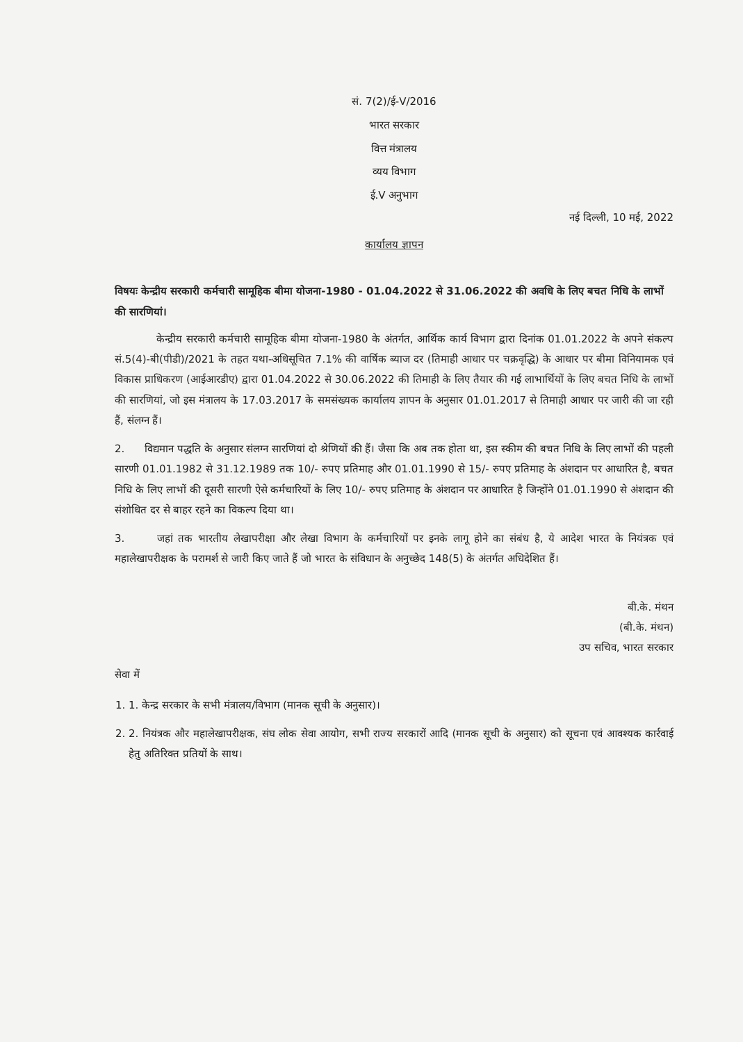सं. 7(2)/ई-V/2016
भारत सरकार
वित्त मंत्रालय
व्यय विभाग
ई.V अनुभाग
नई दिल्ली, 10 मई, 2022
कार्यालय ज्ञापन
विषयः केन्द्रीय सरकारी कर्मचारी सामूहिक बीमा योजना-1980 - 01.04.2022 से 31.06.2022 की अवधि के लिए बचत निधि के लाभों की सारणियां।
केन्द्रीय सरकारी कर्मचारी सामूहिक बीमा योजना-1980 के अंतर्गत, आर्थिक कार्य विभाग द्वारा दिनांक 01.01.2022 के अपने संकल्प सं.5(4)-बी(पीडी)/2021 के तहत यथा-अधिसूचित 7.1% की वार्षिक ब्याज दर (तिमाही आधार पर चक्रवृद्धि) के आधार पर बीमा विनियामक एवं विकास प्राधिकरण (आईआरडीए) द्वारा 01.04.2022 से 30.06.2022 की तिमाही के लिए तैयार की गई लाभार्थियों के लिए बचत निधि के लाभों की सारणियां, जो इस मंत्रालय के 17.03.2017 के समसंख्यक कार्यालय ज्ञापन के अनुसार 01.01.2017 से तिमाही आधार पर जारी की जा रही हैं, संलग्न हैं।
2. विद्यमान पद्धति के अनुसार संलग्न सारणियां दो श्रेणियों की हैं। जैसा कि अब तक होता था, इस स्कीम की बचत निधि के लिए लाभों की पहली सारणी 01.01.1982 से 31.12.1989 तक 10/- रुपए प्रतिमाह और 01.01.1990 से 15/- रुपए प्रतिमाह के अंशदान पर आधारित है, बचत निधि के लिए लाभों की दूसरी सारणी ऐसे कर्मचारियों के लिए 10/- रुपए प्रतिमाह के अंशदान पर आधारित है जिन्होंने 01.01.1990 से अंशदान की संशोधित दर से बाहर रहने का विकल्प दिया था।
3. जहां तक भारतीय लेखापरीक्षा और लेखा विभाग के कर्मचारियों पर इनके लागू होने का संबंध है, ये आदेश भारत के नियंत्रक एवं महालेखापरीक्षक के परामर्श से जारी किए जाते हैं जो भारत के संविधान के अनुच्छेद 148(5) के अंतर्गत अधिदेशित हैं।
बी.के. मंथन
(बी.के. मंथन)
उप सचिव, भारत सरकार
सेवा में
1. 1. केन्द्र सरकार के सभी मंत्रालय/विभाग (मानक सूची के अनुसार)।
2. 2. नियंत्रक और महालेखापरीक्षक, संघ लोक सेवा आयोग, सभी राज्य सरकारों आदि (मानक सूची के अनुसार) को सूचना एवं आवश्यक कार्रवाई हेतु अतिरिक्त प्रतियों के साथ।